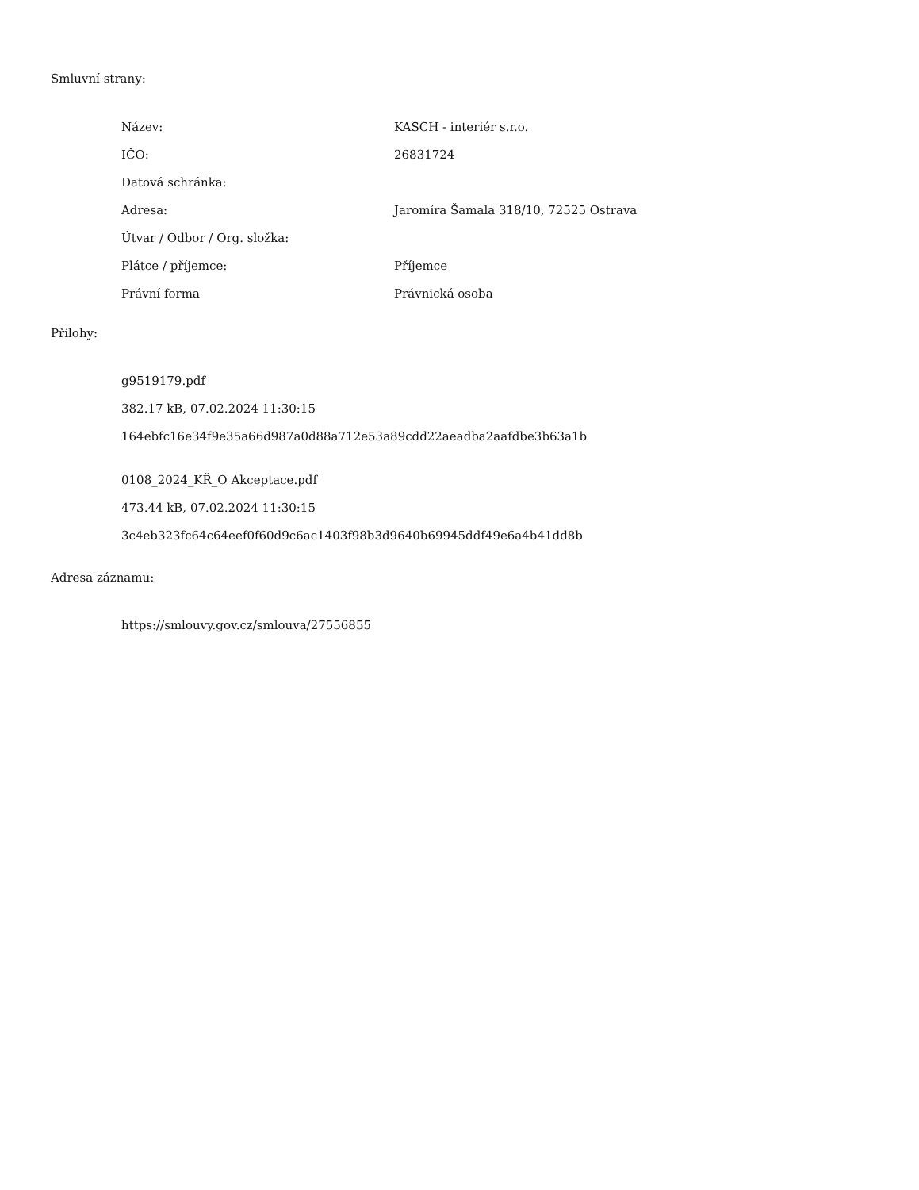Smluvní strany:
| Název: | KASCH - interiér s.r.o. |
| IČO: | 26831724 |
| Datová schránka: | |
| Adresa: | Jaromíra Šamala 318/10, 72525 Ostrava |
| Útvar / Odbor / Org. složka: | |
| Plátce / příjemce: | Příjemce |
| Právní forma | Právnická osoba |
Přílohy:
g9519179.pdf
382.17 kB, 07.02.2024 11:30:15
164ebfc16e34f9e35a66d987a0d88a712e53a89cdd22aeadba2aafdbe3b63a1b
0108_2024_KŘ_O Akceptace.pdf
473.44 kB, 07.02.2024 11:30:15
3c4eb323fc64c64eef0f60d9c6ac1403f98b3d9640b69945ddf49e6a4b41dd8b
Adresa záznamu:
https://smlouvy.gov.cz/smlouva/27556855